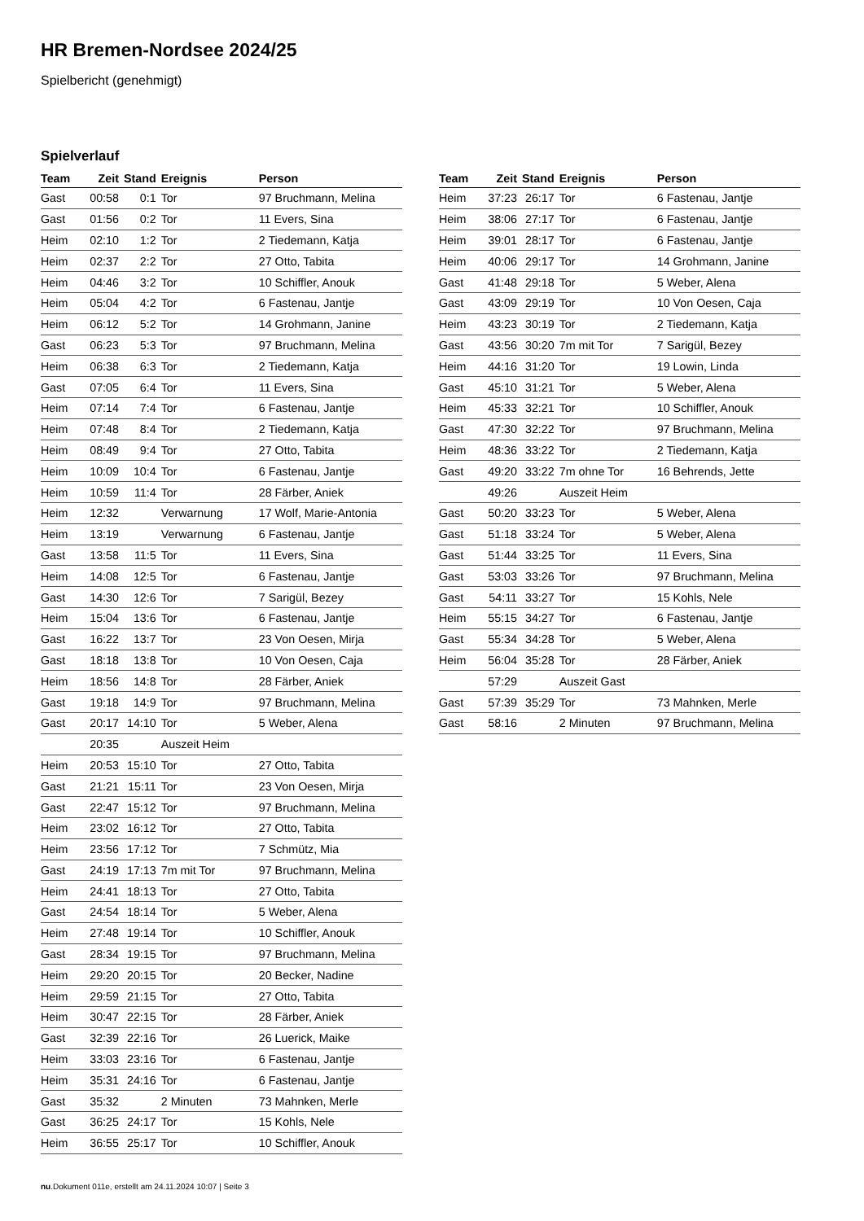HR Bremen-Nordsee 2024/25
Spielbericht (genehmigt)
Spielverlauf
| Team | Zeit | Stand | Ereignis | Person |
| --- | --- | --- | --- | --- |
| Gast | 00:58 | 0:1 | Tor | 97 Bruchmann, Melina |
| Gast | 01:56 | 0:2 | Tor | 11 Evers, Sina |
| Heim | 02:10 | 1:2 | Tor | 2 Tiedemann, Katja |
| Heim | 02:37 | 2:2 | Tor | 27 Otto, Tabita |
| Heim | 04:46 | 3:2 | Tor | 10 Schiffler, Anouk |
| Heim | 05:04 | 4:2 | Tor | 6 Fastenau, Jantje |
| Heim | 06:12 | 5:2 | Tor | 14 Grohmann, Janine |
| Gast | 06:23 | 5:3 | Tor | 97 Bruchmann, Melina |
| Heim | 06:38 | 6:3 | Tor | 2 Tiedemann, Katja |
| Gast | 07:05 | 6:4 | Tor | 11 Evers, Sina |
| Heim | 07:14 | 7:4 | Tor | 6 Fastenau, Jantje |
| Heim | 07:48 | 8:4 | Tor | 2 Tiedemann, Katja |
| Heim | 08:49 | 9:4 | Tor | 27 Otto, Tabita |
| Heim | 10:09 | 10:4 | Tor | 6 Fastenau, Jantje |
| Heim | 10:59 | 11:4 | Tor | 28 Färber, Aniek |
| Heim | 12:32 | | Verwarnung | 17 Wolf, Marie-Antonia |
| Heim | 13:19 | | Verwarnung | 6 Fastenau, Jantje |
| Gast | 13:58 | 11:5 | Tor | 11 Evers, Sina |
| Heim | 14:08 | 12:5 | Tor | 6 Fastenau, Jantje |
| Gast | 14:30 | 12:6 | Tor | 7 Sarigül, Bezey |
| Heim | 15:04 | 13:6 | Tor | 6 Fastenau, Jantje |
| Gast | 16:22 | 13:7 | Tor | 23 Von Oesen, Mirja |
| Gast | 18:18 | 13:8 | Tor | 10 Von Oesen, Caja |
| Heim | 18:56 | 14:8 | Tor | 28 Färber, Aniek |
| Gast | 19:18 | 14:9 | Tor | 97 Bruchmann, Melina |
| Gast | 20:17 | 14:10 | Tor | 5 Weber, Alena |
| | 20:35 | | Auszeit Heim | |
| Heim | 20:53 | 15:10 | Tor | 27 Otto, Tabita |
| Gast | 21:21 | 15:11 | Tor | 23 Von Oesen, Mirja |
| Gast | 22:47 | 15:12 | Tor | 97 Bruchmann, Melina |
| Heim | 23:02 | 16:12 | Tor | 27 Otto, Tabita |
| Heim | 23:56 | 17:12 | Tor | 7 Schmütz, Mia |
| Gast | 24:19 | 17:13 | 7m mit Tor | 97 Bruchmann, Melina |
| Heim | 24:41 | 18:13 | Tor | 27 Otto, Tabita |
| Gast | 24:54 | 18:14 | Tor | 5 Weber, Alena |
| Heim | 27:48 | 19:14 | Tor | 10 Schiffler, Anouk |
| Gast | 28:34 | 19:15 | Tor | 97 Bruchmann, Melina |
| Heim | 29:20 | 20:15 | Tor | 20 Becker, Nadine |
| Heim | 29:59 | 21:15 | Tor | 27 Otto, Tabita |
| Heim | 30:47 | 22:15 | Tor | 28 Färber, Aniek |
| Gast | 32:39 | 22:16 | Tor | 26 Luerick, Maike |
| Heim | 33:03 | 23:16 | Tor | 6 Fastenau, Jantje |
| Heim | 35:31 | 24:16 | Tor | 6 Fastenau, Jantje |
| Gast | 35:32 | | 2 Minuten | 73 Mahnken, Merle |
| Gast | 36:25 | 24:17 | Tor | 15 Kohls, Nele |
| Heim | 36:55 | 25:17 | Tor | 10 Schiffler, Anouk |
| Team | Zeit | Stand | Ereignis | Person |
| --- | --- | --- | --- | --- |
| Heim | 37:23 | 26:17 | Tor | 6 Fastenau, Jantje |
| Heim | 38:06 | 27:17 | Tor | 6 Fastenau, Jantje |
| Heim | 39:01 | 28:17 | Tor | 6 Fastenau, Jantje |
| Heim | 40:06 | 29:17 | Tor | 14 Grohmann, Janine |
| Gast | 41:48 | 29:18 | Tor | 5 Weber, Alena |
| Gast | 43:09 | 29:19 | Tor | 10 Von Oesen, Caja |
| Heim | 43:23 | 30:19 | Tor | 2 Tiedemann, Katja |
| Gast | 43:56 | 30:20 | 7m mit Tor | 7 Sarigül, Bezey |
| Heim | 44:16 | 31:20 | Tor | 19 Lowin, Linda |
| Gast | 45:10 | 31:21 | Tor | 5 Weber, Alena |
| Heim | 45:33 | 32:21 | Tor | 10 Schiffler, Anouk |
| Gast | 47:30 | 32:22 | Tor | 97 Bruchmann, Melina |
| Heim | 48:36 | 33:22 | Tor | 2 Tiedemann, Katja |
| Gast | 49:20 | 33:22 | 7m ohne Tor | 16 Behrends, Jette |
| | 49:26 | | Auszeit Heim | |
| Gast | 50:20 | 33:23 | Tor | 5 Weber, Alena |
| Gast | 51:18 | 33:24 | Tor | 5 Weber, Alena |
| Gast | 51:44 | 33:25 | Tor | 11 Evers, Sina |
| Gast | 53:03 | 33:26 | Tor | 97 Bruchmann, Melina |
| Gast | 54:11 | 33:27 | Tor | 15 Kohls, Nele |
| Heim | 55:15 | 34:27 | Tor | 6 Fastenau, Jantje |
| Gast | 55:34 | 34:28 | Tor | 5 Weber, Alena |
| Heim | 56:04 | 35:28 | Tor | 28 Färber, Aniek |
| | 57:29 | | Auszeit Gast | |
| Gast | 57:39 | 35:29 | Tor | 73 Mahnken, Merle |
| Gast | 58:16 | | 2 Minuten | 97 Bruchmann, Melina |
nu.Dokument 011e, erstellt am 24.11.2024 10:07 | Seite 3